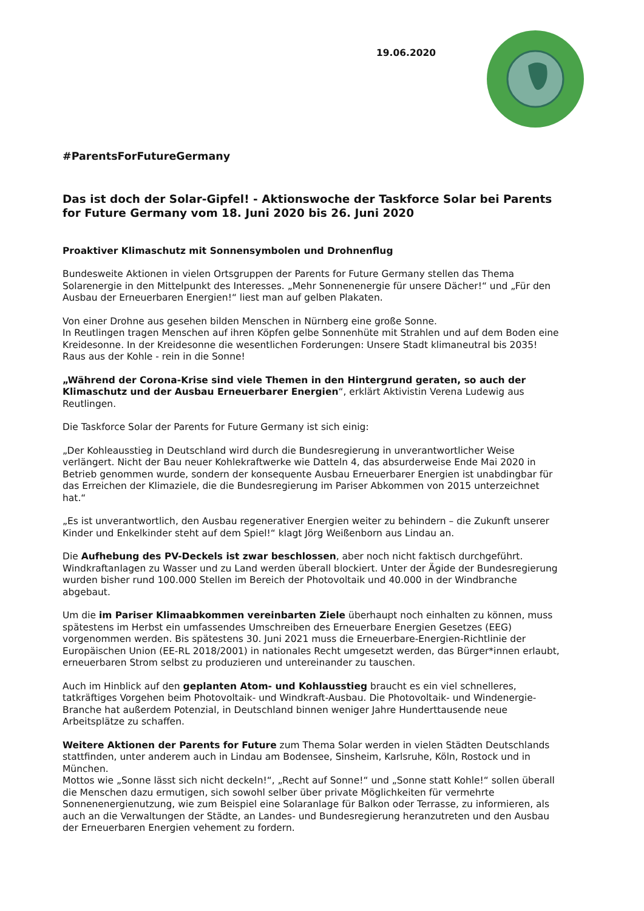19.06.2020
#ParentsForFutureGermany
Das ist doch der Solar-Gipfel! - Aktionswoche der Taskforce Solar bei Parents for Future Germany vom 18. Juni 2020 bis 26. Juni 2020
Proaktiver Klimaschutz mit Sonnensymbolen und Drohnenflug
Bundesweite Aktionen in vielen Ortsgruppen der Parents for Future Germany stellen das Thema Solarenergie in den Mittelpunkt des Interesses. „Mehr Sonnenenergie für unsere Dächer!“ und „Für den Ausbau der Erneuerbaren Energien!“ liest man auf gelben Plakaten.
Von einer Drohne aus gesehen bilden Menschen in Nürnberg eine große Sonne.
In Reutlingen tragen Menschen auf ihren Köpfen gelbe Sonnenhüte mit Strahlen und auf dem Boden eine Kreidesonne. In der Kreidesonne die wesentlichen Forderungen: Unsere Stadt klimaneutral bis 2035! Raus aus der Kohle - rein in die Sonne!
„Während der Corona-Krise sind viele Themen in den Hintergrund geraten, so auch der Klimaschutz und der Ausbau Erneuerbarer Energien“, erklärt Aktivistin Verena Ludewig aus Reutlingen.
Die Taskforce Solar der Parents for Future Germany ist sich einig:
„Der Kohleausstieg in Deutschland wird durch die Bundesregierung in unverantwortlicher Weise verlängert. Nicht der Bau neuer Kohlekraftwerke wie Datteln 4, das absurderweise Ende Mai 2020 in Betrieb genommen wurde, sondern der konsequente Ausbau Erneuerbarer Energien ist unabdingbar für das Erreichen der Klimaziele, die die Bundesregierung im Pariser Abkommen von 2015 unterzeichnet hat.“
„Es ist unverantwortlich, den Ausbau regenerativer Energien weiter zu behindern – die Zukunft unserer Kinder und Enkelkinder steht auf dem Spiel!“ klagt Jörg Weißenborn aus Lindau an.
Die Aufhebung des PV-Deckels ist zwar beschlossen, aber noch nicht faktisch durchgeführt. Windkraftanlagen zu Wasser und zu Land werden überall blockiert. Unter der Ägide der Bundesregierung wurden bisher rund 100.000 Stellen im Bereich der Photovoltaik und 40.000 in der Windbranche abgebaut.
Um die im Pariser Klimaabkommen vereinbarten Ziele überhaupt noch einhalten zu können, muss spätestens im Herbst ein umfassendes Umschreiben des Erneuerbare Energien Gesetzes (EEG) vorgenommen werden. Bis spätestens 30. Juni 2021 muss die Erneuerbare-Energien-Richtlinie der Europäischen Union (EE-RL 2018/2001) in nationales Recht umgesetzt werden, das Bürger*innen erlaubt, erneuerbaren Strom selbst zu produzieren und untereinander zu tauschen.
Auch im Hinblick auf den geplanten Atom- und Kohlausstieg braucht es ein viel schnelleres, tatkräftiges Vorgehen beim Photovoltaik- und Windkraft-Ausbau. Die Photovoltaik- und Windenergie-Branche hat außerdem Potenzial, in Deutschland binnen weniger Jahre Hunderttausende neue Arbeitsplätze zu schaffen.
Weitere Aktionen der Parents for Future zum Thema Solar werden in vielen Städten Deutschlands stattfinden, unter anderem auch in Lindau am Bodensee, Sinsheim, Karlsruhe, Köln, Rostock und in München.
Mottos wie „Sonne lässt sich nicht deckeln!“, „Recht auf Sonne!“ und „Sonne statt Kohle!“ sollen überall die Menschen dazu ermutigen, sich sowohl selber über private Möglichkeiten für vermehrte Sonnenenergienutzung, wie zum Beispiel eine Solaranlage für Balkon oder Terrasse, zu informieren, als auch an die Verwaltungen der Städte, an Landes- und Bundesregierung heranzutreten und den Ausbau der Erneuerbaren Energien vehement zu fordern.